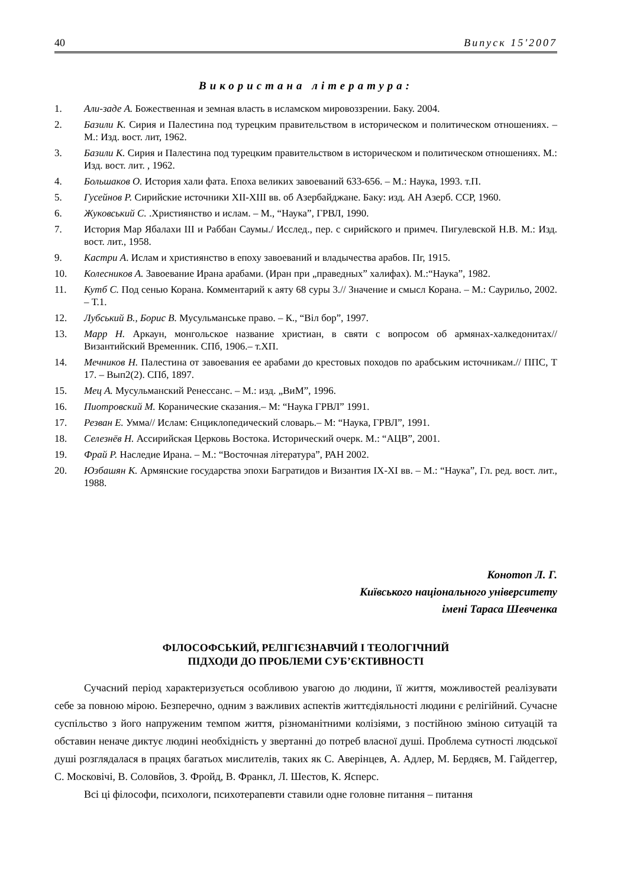40 Випуск 15'2007
Використана література:
1. Али-заде А. Божественная и земная власть в исламском мировоззрении. Баку. 2004.
2. Базили К. Сирия и Палестина под турецким правительством в историческом и политическом отношениях. – М.: Изд. вост. лит, 1962.
3. Базили К. Сирия и Палестина под турецким правительством в историческом и политическом отношениях. М.: Изд. вост. лит. , 1962.
4. Большаков О. История хали фата. Епоха великих завоеваний 633-656. – М.: Наука, 1993. т.П.
5. Гусейнов Р. Сирийские источники XII-XIII вв. об Азербайджане. Баку: изд. АН Азерб. ССР, 1960.
6. Жуковський С. .Християнство и ислам. – М., “Наука”, ГРВЛ, 1990.
7. История Мар Ябалахи III и Раббан Саумы./ Исслед., пер. с сирийского и примеч. Пигулевской Н.В. М.: Изд. вост. лит., 1958.
9. Кастри А. Ислам и християнство в епоху завоеваний и владычества арабов. Пг, 1915.
10. Колесников А. Завоевание Ирана арабами. (Иран при „праведных” халифах). М.:“Наука”, 1982.
11. Кутб С. Под сенью Корана. Комментарий к аяту 68 суры 3.// Значение и смысл Корана. – М.: Саурильо, 2002. – Т.1.
12. Лубський В., Борис В. Мусульманське право. – К., “Віл бор”, 1997.
13. Марр Н. Аркаун, монгольское название христиан, в святи с вопросом об армянах-халкедонитах// Византийский Временник. СПб, 1906.– т.ХП.
14. Мечников Н. Палестина от завоевания ее арабами до крестовых походов по арабським источникам.// ППС, Т 17. – Вып2(2). СПб, 1897.
15. Мец А. Мусульманский Ренессанс. – М.: изд. „ВиМ”, 1996.
16. Пиотровский М. Коранические сказания.– М: “Наука ГРВЛ” 1991.
17. Резван Е. Умма// Ислам: Єнциклопедический словарь.– М: “Наука, ГРВЛ”, 1991.
18. Селезнёв Н. Ассирийская Церковь Востока. Исторический очерк. М.: “АЦВ”, 2001.
19. Фрай Р. Наследие Ирана. – М.: “Восточная література”, РАН 2002.
20. Юзбашян К. Армянские государства эпохи Багратидов и Византия IX-XI вв. – М.: “Наука”, Гл. ред. вост. лит., 1988.
Конотоп Л. Г.
Київського національного університету
імені Тараса Шевченка
ФІЛОСОФСЬКИЙ, РЕЛІГІЄЗНАВЧИЙ І ТЕОЛОГІЧНИЙ
ПІДХОДИ ДО ПРОБЛЕМИ СУБ’ЄКТИВНОСТІ
Сучасний період характеризується особливою увагою до людини, її життя, можливостей реалізувати себе за повною мірою. Безперечно, одним з важливих аспектів життєдіяльності людини є релігійний. Сучасне суспільство з його напруженим темпом життя, різноманітними колізіями, з постійною зміною ситуацій та обставин неначе диктує людині необхідність у звертанні до потреб власної душі. Проблема сутності людської душі розглядалася в працях багатьох мислителів, таких як С. Аверінцев, А. Адлер, М. Бердяєв, М. Гайдеггер, С. Московічі, В. Соловйов, З. Фройд, В. Франкл, Л. Шестов, К. Ясперс.
Всі ці філософи, психологи, психотерапевти ставили одне головне питання – питання